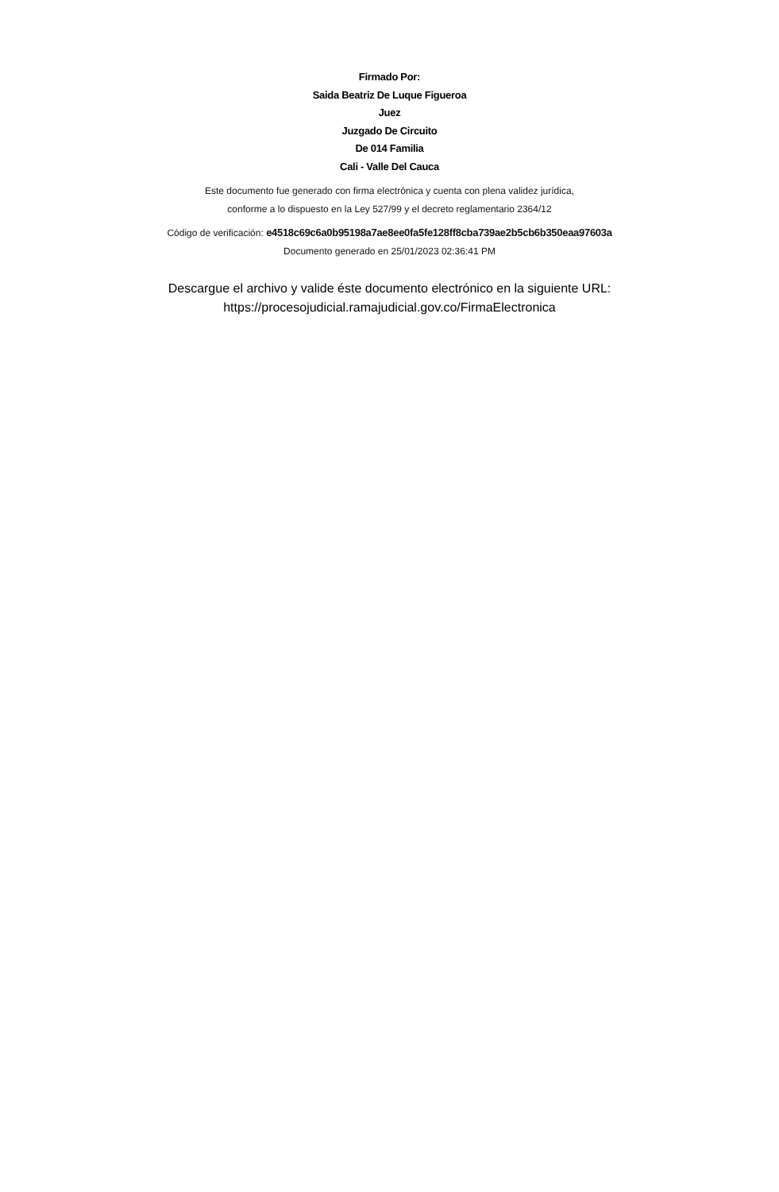Firmado Por:
Saida Beatriz De Luque Figueroa
Juez
Juzgado De Circuito
De 014 Familia
Cali - Valle Del Cauca
Este documento fue generado con firma electrónica y cuenta con plena validez jurídica,
conforme a lo dispuesto en la Ley 527/99 y el decreto reglamentario 2364/12
Código de verificación: e4518c69c6a0b95198a7ae8ee0fa5fe128ff8cba739ae2b5cb6b350eaa97603a
Documento generado en 25/01/2023 02:36:41 PM
Descargue el archivo y valide éste documento electrónico en la siguiente URL:
https://procesojudicial.ramajudicial.gov.co/FirmaElectronica